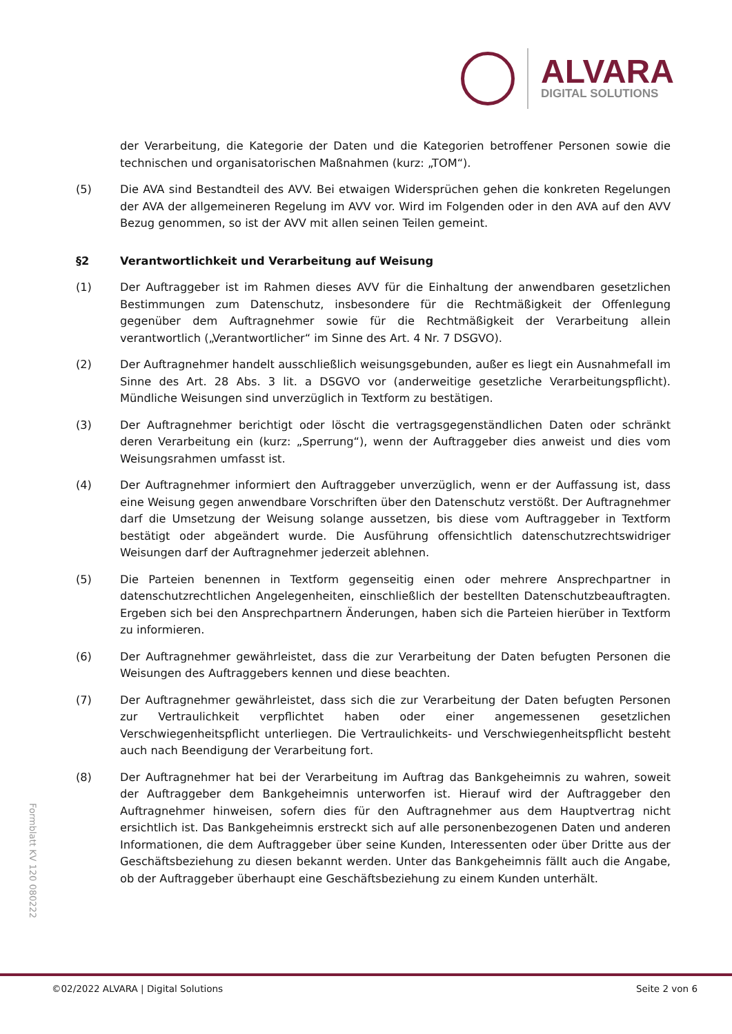ALVARA
DIGITAL SOLUTIONS
der Verarbeitung, die Kategorie der Daten und die Kategorien betroffener Personen sowie die technischen und organisatorischen Maßnahmen (kurz: „TOM“).
(5) Die AVA sind Bestandteil des AVV. Bei etwaigen Widersprüchen gehen die konkreten Regelungen der AVA der allgemeineren Regelung im AVV vor. Wird im Folgenden oder in den AVA auf den AVV Bezug genommen, so ist der AVV mit allen seinen Teilen gemeint.
§2 Verantwortlichkeit und Verarbeitung auf Weisung
(1) Der Auftraggeber ist im Rahmen dieses AVV für die Einhaltung der anwendbaren gesetzlichen Bestimmungen zum Datenschutz, insbesondere für die Rechtmäßigkeit der Offenlegung gegenüber dem Auftragnehmer sowie für die Rechtmäßigkeit der Verarbeitung allein verantwortlich („Verantwortlicher“ im Sinne des Art. 4 Nr. 7 DSGVO).
(2) Der Auftragnehmer handelt ausschließlich weisungsgebunden, außer es liegt ein Ausnahmefall im Sinne des Art. 28 Abs. 3 lit. a DSGVO vor (anderweitige gesetzliche Verarbeitungspflicht). Mündliche Weisungen sind unverzüglich in Textform zu bestätigen.
(3) Der Auftragnehmer berichtigt oder löscht die vertragsgegenständlichen Daten oder schränkt deren Verarbeitung ein (kurz: „Sperrung“), wenn der Auftraggeber dies anweist und dies vom Weisungsrahmen umfasst ist.
(4) Der Auftragnehmer informiert den Auftraggeber unverzüglich, wenn er der Auffassung ist, dass eine Weisung gegen anwendbare Vorschriften über den Datenschutz verstößt. Der Auftragnehmer darf die Umsetzung der Weisung solange aussetzen, bis diese vom Auftraggeber in Textform bestätigt oder abgeändert wurde. Die Ausführung offensichtlich datenschutzrechtswidriger Weisungen darf der Auftragnehmer jederzeit ablehnen.
(5) Die Parteien benennen in Textform gegenseitig einen oder mehrere Ansprechpartner in datenschutzrechtlichen Angelegenheiten, einschließlich der bestellten Datenschutzbeauftragten. Ergeben sich bei den Ansprechpartnern Änderungen, haben sich die Parteien hierüber in Textform zu informieren.
(6) Der Auftragnehmer gewährleistet, dass die zur Verarbeitung der Daten befugten Personen die Weisungen des Auftraggebers kennen und diese beachten.
(7) Der Auftragnehmer gewährleistet, dass sich die zur Verarbeitung der Daten befugten Personen zur Vertraulichkeit verpflichtet haben oder einer angemessenen gesetzlichen Verschwiegenheitspflicht unterliegen. Die Vertraulichkeits- und Verschwiegenheitspflicht besteht auch nach Beendigung der Verarbeitung fort.
(8) Der Auftragnehmer hat bei der Verarbeitung im Auftrag das Bankgeheimnis zu wahren, soweit der Auftraggeber dem Bankgeheimnis unterworfen ist. Hierauf wird der Auftraggeber den Auftragnehmer hinweisen, sofern dies für den Auftragnehmer aus dem Hauptvertrag nicht ersichtlich ist. Das Bankgeheimnis erstreckt sich auf alle personenbezogenen Daten und anderen Informationen, die dem Auftraggeber über seine Kunden, Interessenten oder über Dritte aus der Geschäftsbeziehung zu diesen bekannt werden. Unter das Bankgeheimnis fällt auch die Angabe, ob der Auftraggeber überhaupt eine Geschäftsbeziehung zu einem Kunden unterhält.
Formblatt KV 120 080222
©02/2022 ALVARA | Digital Solutions Seite 2 von 6